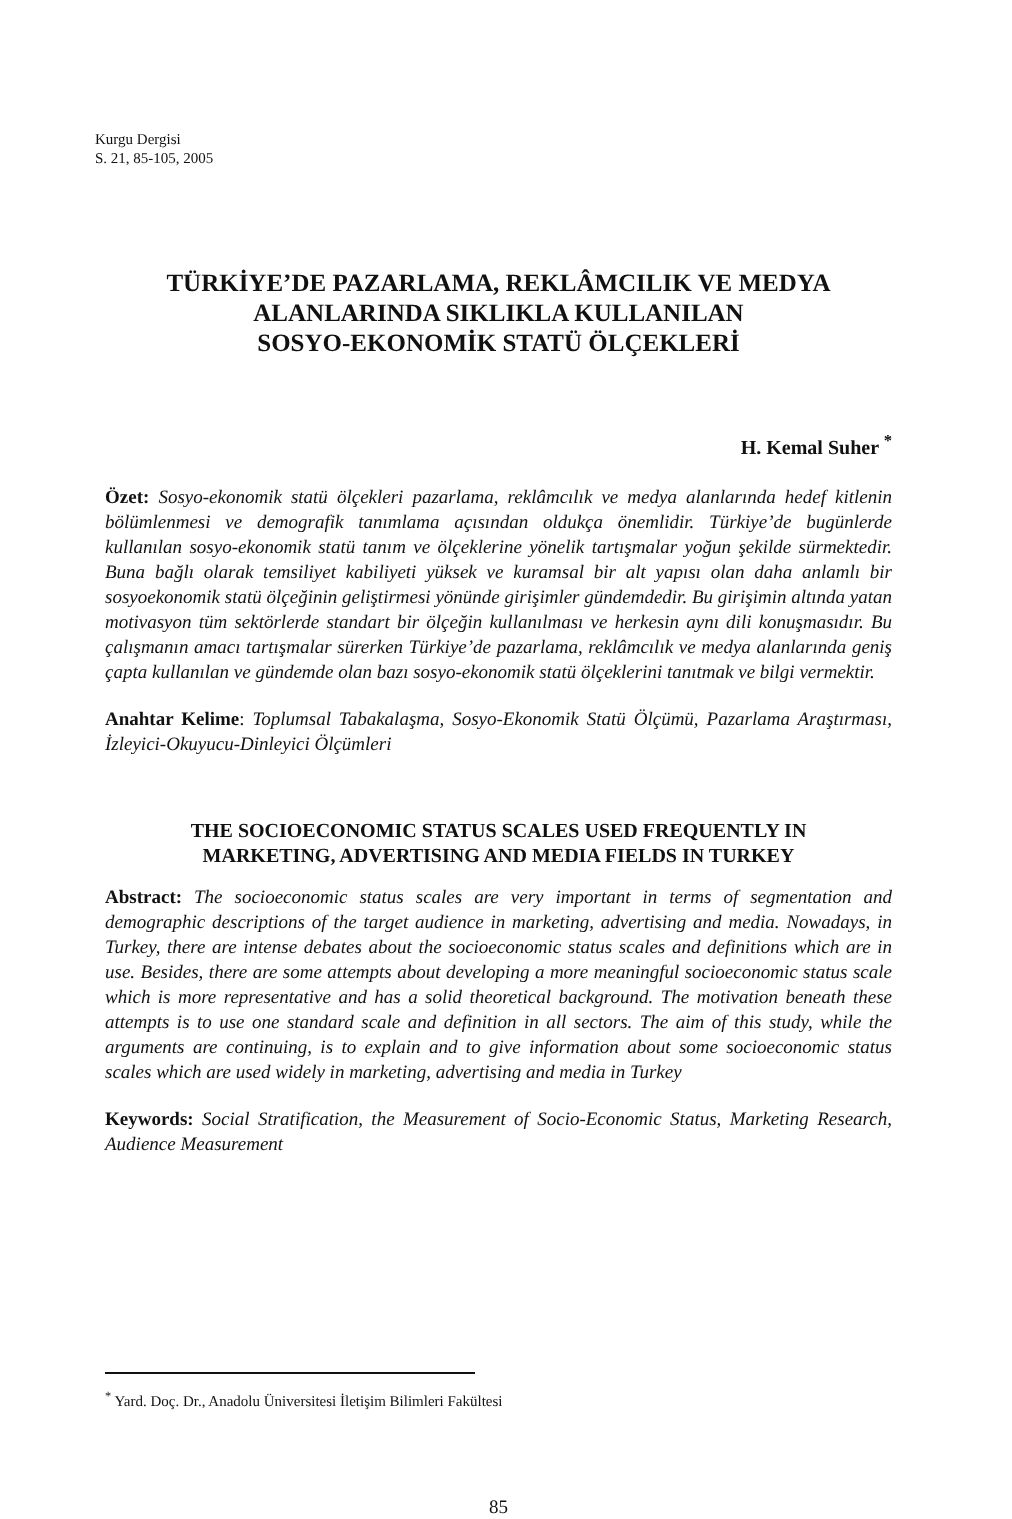Kurgu Dergisi
S. 21, 85-105, 2005
TÜRKİYE’DE PAZARLAMA, REKLÂMCILIK VE MEDYA
ALANLARINDA SIKLIKLA KULLANILAN
SOSYO-EKONOMİK STATÜ ÖLÇEKLERİ
H. Kemal Suher <sup>*</sup>
Özet: Sosyo-ekonomik statü ölçekleri pazarlama, reklâmcılık ve medya alanlarında hedef kitlenin bölümlenmesi ve demografik tanımlama açısından oldukça önemlidir. Türkiye’de bugünlerde kullanılan sosyo-ekonomik statü tanım ve ölçeklerine yönelik tartışmalar yoğun şekilde sürmektedir. Buna bağlı olarak temsiliyet kabiliyeti yüksek ve kuramsal bir alt yapısı olan daha anlamlı bir sosyoekonomik statü ölçeğinin geliştirmesi yönünde girişimler gündemdedir. Bu girişimin altında yatan motivasyon tüm sektörlerde standart bir ölçeğin kullanılması ve herkesin aynı dili konuşmasıdır. Bu çalışmanın amacı tartışmalar sürerken Türkiye’de pazarlama, reklâmcılık ve medya alanlarında geniş çapta kullanılan ve gündemde olan bazı sosyo-ekonomik statü ölçeklerini tanıtmak ve bilgi vermektir.
Anahtar Kelime: Toplumsal Tabakalaşma, Sosyo-Ekonomik Statü Ölçümü, Pazarlama Araştırması, İzleyici-Okuyucu-Dinleyici Ölçümleri
THE SOCIOECONOMIC STATUS SCALES USED FREQUENTLY IN
MARKETING, ADVERTISING AND MEDIA FIELDS IN TURKEY
Abstract: The socioeconomic status scales are very important in terms of segmentation and demographic descriptions of the target audience in marketing, advertising and media. Nowadays, in Turkey, there are intense debates about the socioeconomic status scales and definitions which are in use. Besides, there are some attempts about developing a more meaningful socioeconomic status scale which is more representative and has a solid theoretical background. The motivation beneath these attempts is to use one standard scale and definition in all sectors. The aim of this study, while the arguments are continuing, is to explain and to give information about some socioeconomic status scales which are used widely in marketing, advertising and media in Turkey
Keywords: Social Stratification, the Measurement of Socio-Economic Status, Marketing Research, Audience Measurement
<sup>*</sup> Yard. Doç. Dr., Anadolu Üniversitesi İletişim Bilimleri Fakültesi
85